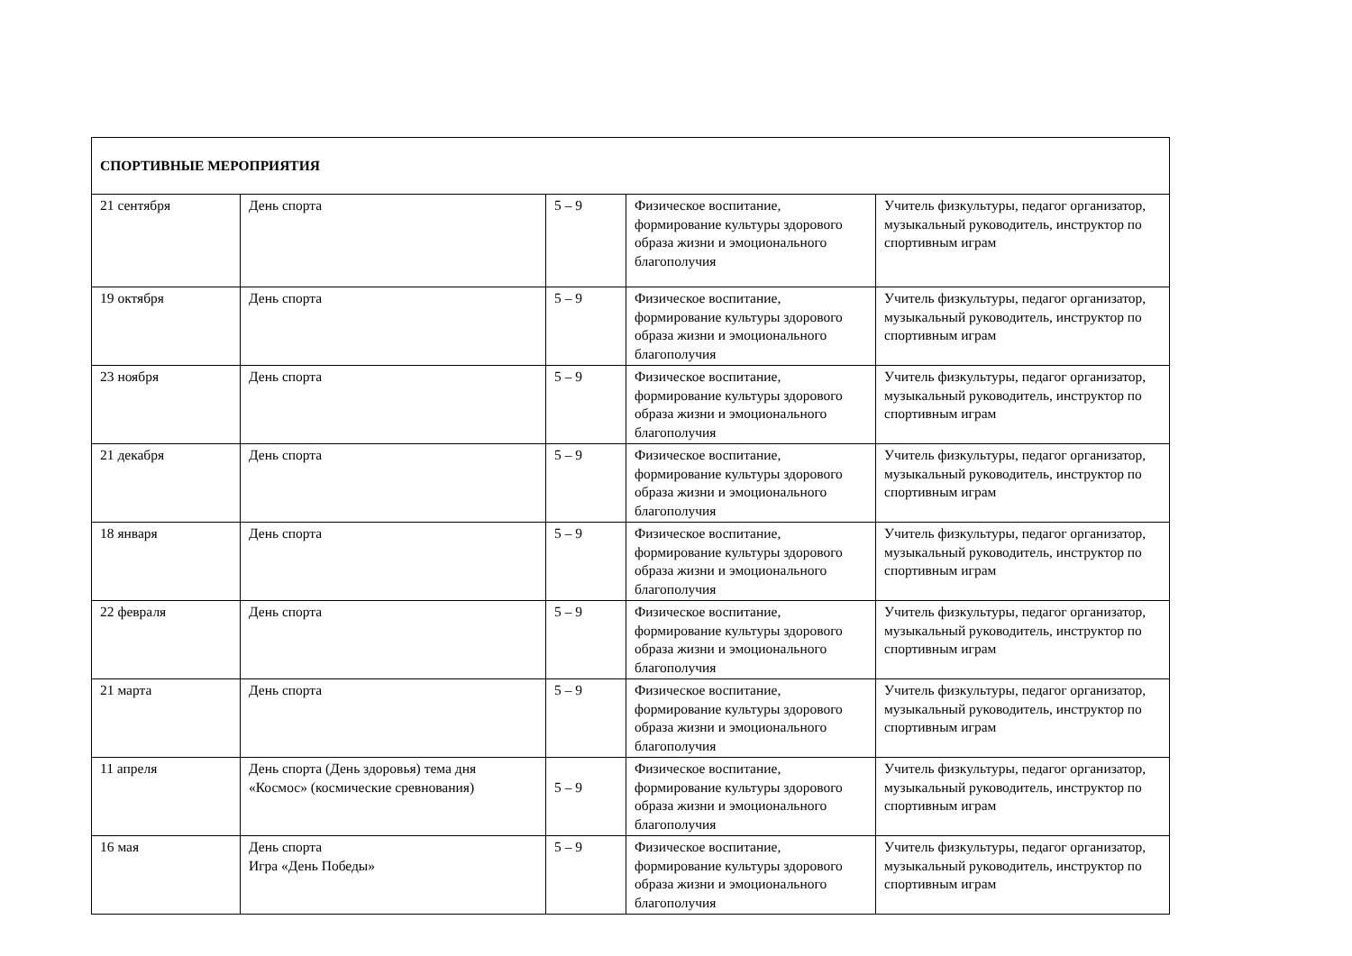| СПОРТИВНЫЕ МЕРОПРИЯТИЯ | | | | |
| 21 сентября | День спорта | 5 – 9 | Физическое воспитание, формирование культуры здорового образа жизни и эмоционального благополучия | Учитель физкультуры, педагог организатор, музыкальный руководитель, инструктор по спортивным играм |
| 19 октября | День спорта | 5 – 9 | Физическое воспитание, формирование культуры здорового образа жизни и эмоционального благополучия | Учитель физкультуры, педагог организатор, музыкальный руководитель, инструктор по спортивным играм |
| 23 ноября | День спорта | 5 – 9 | Физическое воспитание, формирование культуры здорового образа жизни и эмоционального благополучия | Учитель физкультуры, педагог организатор, музыкальный руководитель, инструктор по спортивным играм |
| 21 декабря | День спорта | 5 – 9 | Физическое воспитание, формирование культуры здорового образа жизни и эмоционального благополучия | Учитель физкультуры, педагог организатор, музыкальный руководитель, инструктор по спортивным играм |
| 18 января | День спорта | 5 – 9 | Физическое воспитание, формирование культуры здорового образа жизни и эмоционального благополучия | Учитель физкультуры, педагог организатор, музыкальный руководитель, инструктор по спортивным играм |
| 22 февраля | День спорта | 5 – 9 | Физическое воспитание, формирование культуры здорового образа жизни и эмоционального благополучия | Учитель физкультуры, педагог организатор, музыкальный руководитель, инструктор по спортивным играм |
| 21 марта | День спорта | 5 – 9 | Физическое воспитание, формирование культуры здорового образа жизни и эмоционального благополучия | Учитель физкультуры, педагог организатор, музыкальный руководитель, инструктор по спортивным играм |
| 11 апреля | День спорта (День здоровья) тема дня «Космос» (космические сревнования) | 5 – 9 | Физическое воспитание, формирование культуры здорового образа жизни и эмоционального благополучия | Учитель физкультуры, педагог организатор, музыкальный руководитель, инструктор по спортивным играм |
| 16 мая | День спорта Игра «День Победы» | 5 – 9 | Физическое воспитание, формирование культуры здорового образа жизни и эмоционального благополучия | Учитель физкультуры, педагог организатор, музыкальный руководитель, инструктор по спортивным играм |